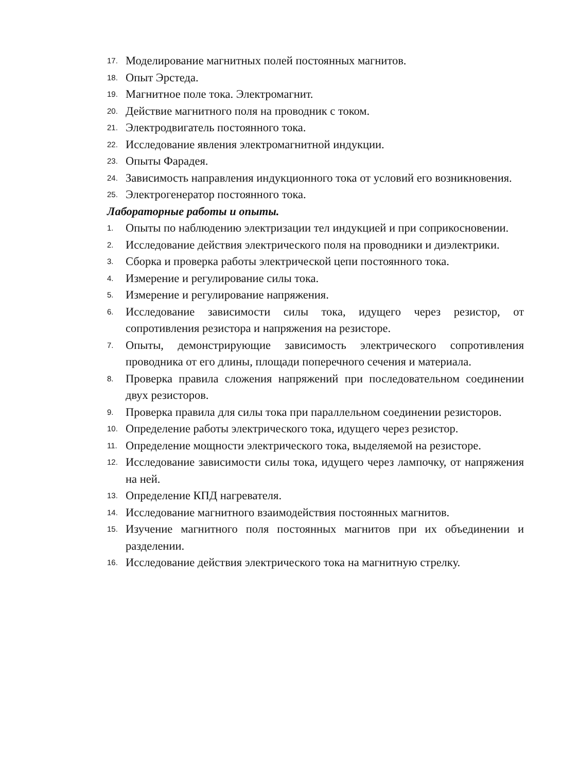17. Моделирование магнитных полей постоянных магнитов.
18. Опыт Эрстеда.
19. Магнитное поле тока. Электромагнит.
20. Действие магнитного поля на проводник с током.
21. Электродвигатель постоянного тока.
22. Исследование явления электромагнитной индукции.
23. Опыты Фарадея.
24. Зависимость направления индукционного тока от условий его возникновения.
25. Электрогенератор постоянного тока.
Лабораторные работы и опыты.
1. Опыты по наблюдению электризации тел индукцией и при соприкосновении.
2. Исследование действия электрического поля на проводники и диэлектрики.
3. Сборка и проверка работы электрической цепи постоянного тока.
4. Измерение и регулирование силы тока.
5. Измерение и регулирование напряжения.
6. Исследование зависимости силы тока, идущего через резистор, от сопротивления резистора и напряжения на резисторе.
7. Опыты, демонстрирующие зависимость электрического сопротивления проводника от его длины, площади поперечного сечения и материала.
8. Проверка правила сложения напряжений при последовательном соединении двух резисторов.
9. Проверка правила для силы тока при параллельном соединении резисторов.
10. Определение работы электрического тока, идущего через резистор.
11. Определение мощности электрического тока, выделяемой на резисторе.
12. Исследование зависимости силы тока, идущего через лампочку, от напряжения на ней.
13. Определение КПД нагревателя.
14. Исследование магнитного взаимодействия постоянных магнитов.
15. Изучение магнитного поля постоянных магнитов при их объединении и разделении.
16. Исследование действия электрического тока на магнитную стрелку.